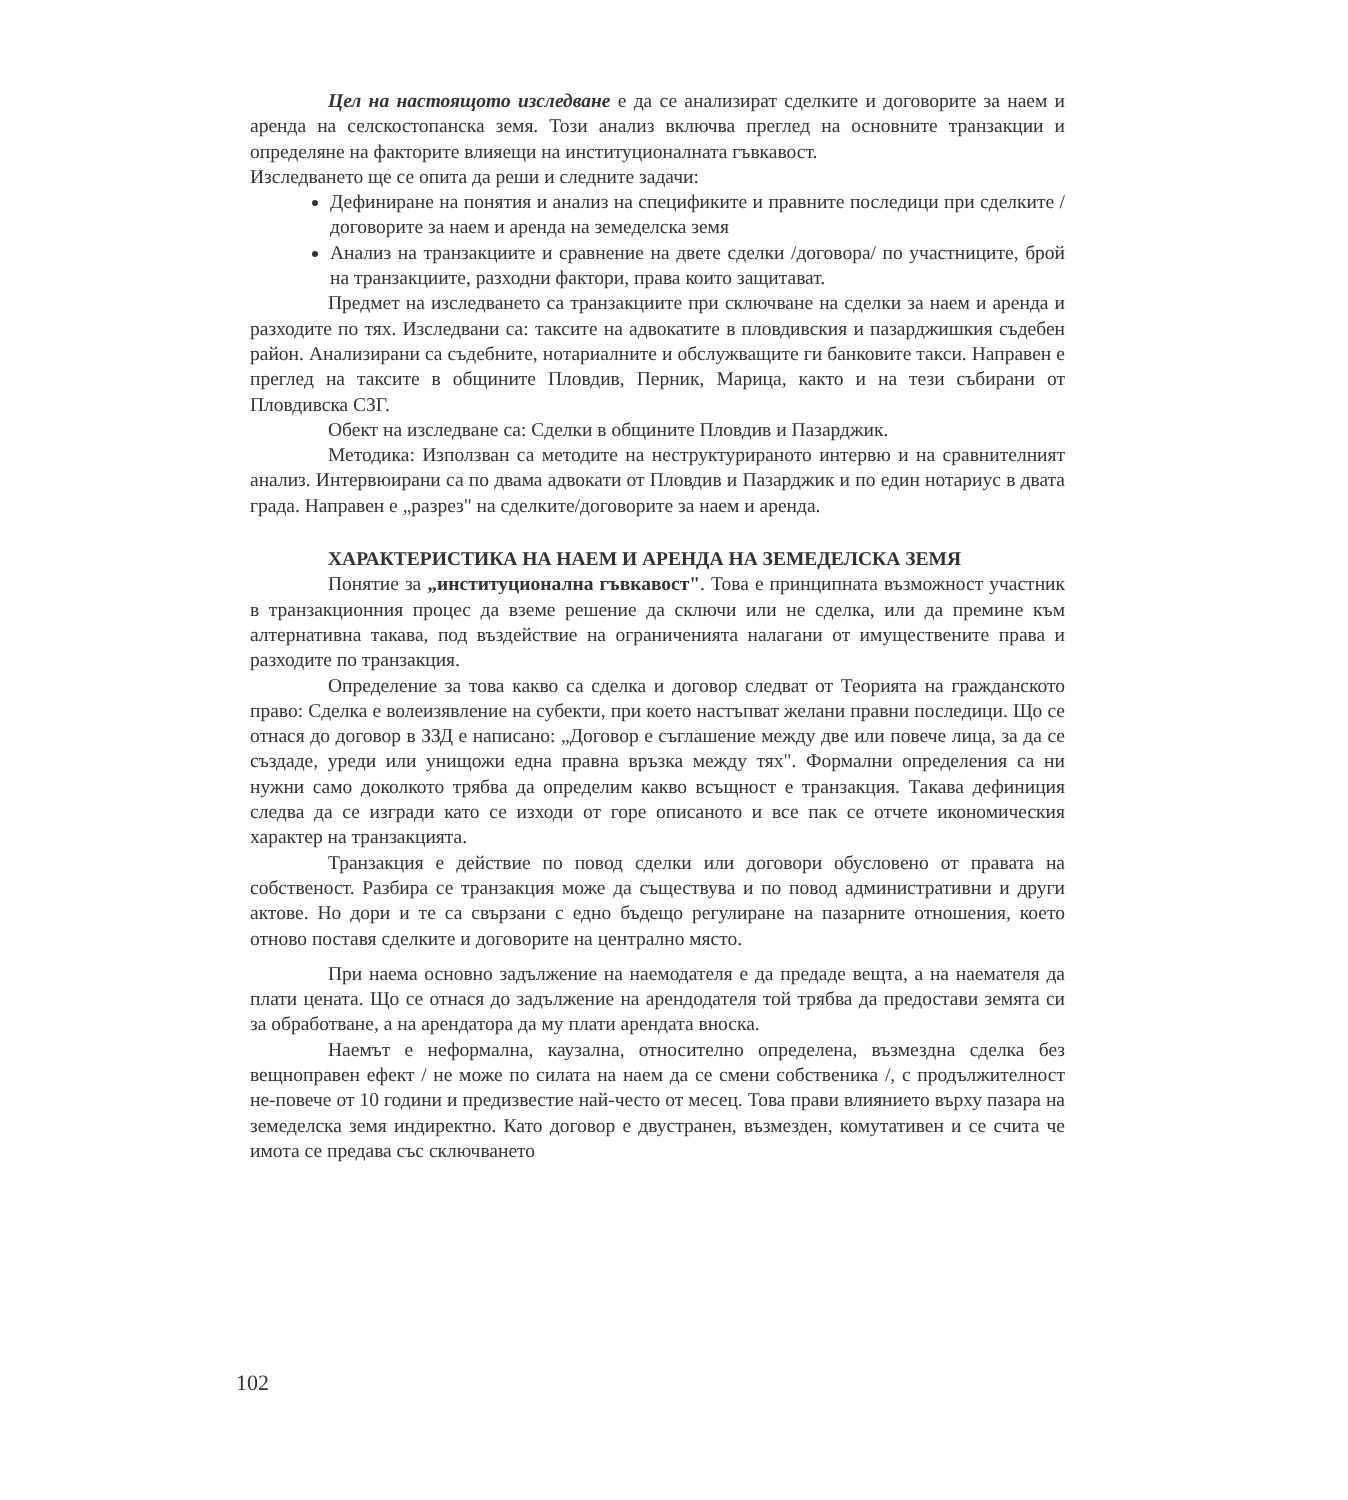Цел на настоящото изследване е да се анализират сделките и договорите за наем и аренда на селскостопанска земя. Този анализ включва преглед на основните транзакции и определяне на факторите влияещи на институционалната гъвкавост.
Изследването ще се опита да реши и следните задачи:
Дефиниране на понятия и анализ на спецификите и правните последици при сделките / договорите за наем и аренда на земеделска земя
Анализ на транзакциите и сравнение на двете сделки /договора/ по участниците, брой на транзакциите, разходни фактори, права които защитават.
Предмет на изследването са транзакциите при сключване на сделки за наем и аренда и разходите по тях. Изследвани са: таксите на адвокатите в пловдивския и пазарджишкия съдебен район. Анализирани са съдебните, нотариалните и обслужващите ги банковите такси. Направен е преглед на таксите в общините Пловдив, Перник, Марица, както и на тези събирани от Пловдивска СЗГ.
Обект на изследване са: Сделки в общините Пловдив и Пазарджик.
Методика: Използван са методите на неструктурираното интервю и на сравнителният анализ. Интервюирани са по двама адвокати от Пловдив и Пазарджик и по един нотариус в двата града. Направен е „разрез" на сделките/договорите за наем и аренда.
ХАРАКТЕРИСТИКА НА НАЕМ И АРЕНДА НА ЗЕМЕДЕЛСКА ЗЕМЯ
Понятие за „институционална гъвкавост". Това е принципната възможност участник в транзакционния процес да вземе решение да сключи или не сделка, или да премине към алтернативна такава, под въздействие на ограниченията налагани от имуществените права и разходите по транзакция.
Определение за това какво са сделка и договор следват от Теорията на гражданското право: Сделка е волеизявление на субекти, при което настъпват желани правни последици. Що се отнася до договор в ЗЗД е написано: „Договор е съглашение между две или повече лица, за да се създаде, уреди или унищожи една правна връзка между тях". Формални определения са ни нужни само доколкото трябва да определим какво всъщност е транзакция. Такава дефиниция следва да се изгради като се изходи от горе описаното и все пак се отчете икономическия характер на транзакцията.
Транзакция е действие по повод сделки или договори обусловено от правата на собственост. Разбира се транзакция може да съществува и по повод административни и други актове. Но дори и те са свързани с едно бъдещо регулиране на пазарните отношения, което отново поставя сделките и договорите на централно място.
При наема основно задължение на наемодателя е да предаде вещта, а на наемателя да плати цената. Що се отнася до задължение на арендодателя той трябва да предостави земята си за обработване, а на арендатора да му плати арендата вноска.
Наемът е неформална, каузална, относително определена, възмездна сделка без вещноправен ефект / не може по силата на наем да се смени собственика /, с продължителност не-повече от 10 години и предизвестие най-често от месец. Това прави влиянието върху пазара на земеделска земя индиректно. Като договор е двустранен, възмезден, комутативен и се счита че имота се предава със сключването
102